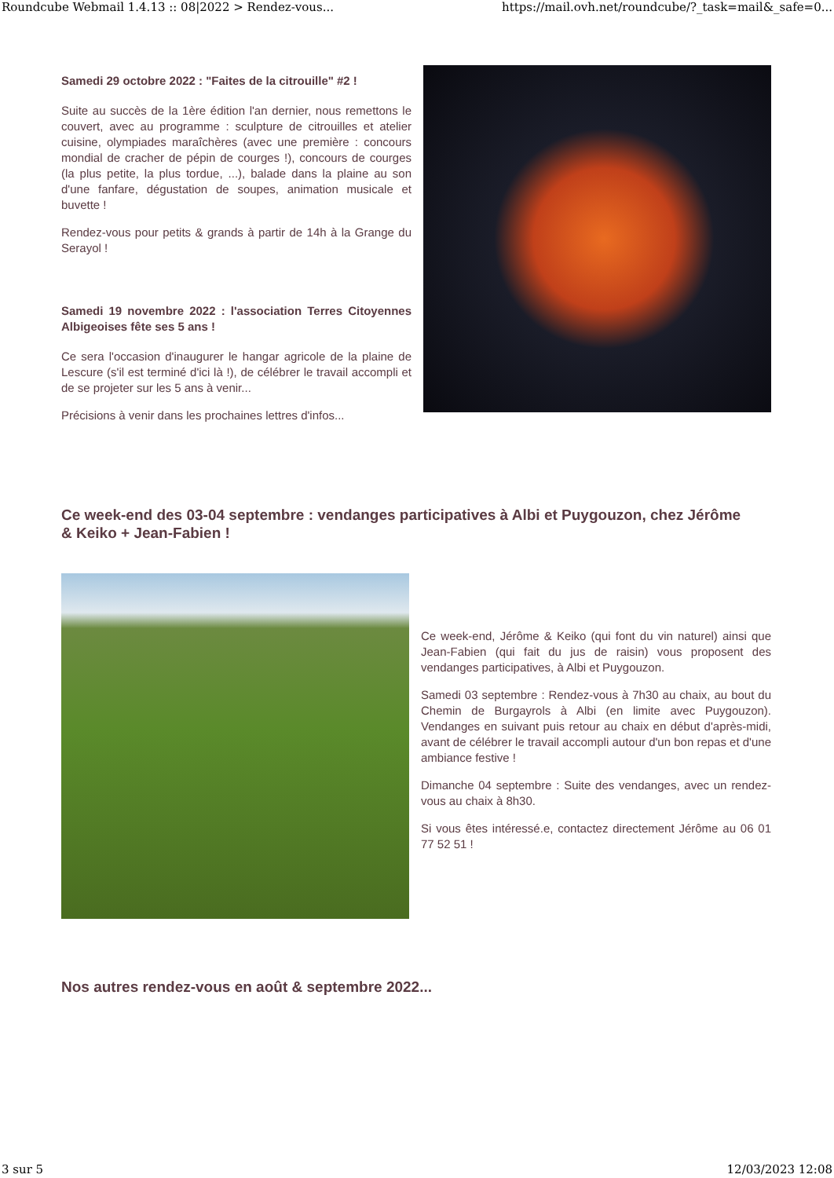Roundcube Webmail 1.4.13 :: 08|2022 > Rendez-vous... https://mail.ovh.net/roundcube/?_task=mail&_safe=0...
Samedi 29 octobre 2022 : "Faites de la citrouille" #2 !
Suite au succès de la 1ère édition l'an dernier, nous remettons le couvert, avec au programme : sculpture de citrouilles et atelier cuisine, olympiades maraîchères (avec une première : concours mondial de cracher de pépin de courges !), concours de courges (la plus petite, la plus tordue, ...), balade dans la plaine au son d'une fanfare, dégustation de soupes, animation musicale et buvette !
Rendez-vous pour petits & grands à partir de 14h à la Grange du Serayol !
Samedi 19 novembre 2022 : l'association Terres Citoyennes Albigeoises fête ses 5 ans !
Ce sera l'occasion d'inaugurer le hangar agricole de la plaine de Lescure (s'il est terminé d'ici là !), de célébrer le travail accompli et de se projeter sur les 5 ans à venir...
Précisions à venir dans les prochaines lettres d'infos...
Ce week-end des 03-04 septembre : vendanges participatives à Albi et Puygouzon, chez Jérôme & Keiko + Jean-Fabien !
Ce week-end, Jérôme & Keiko (qui font du vin naturel) ainsi que Jean-Fabien (qui fait du jus de raisin) vous proposent des vendanges participatives, à Albi et Puygouzon.
Samedi 03 septembre : Rendez-vous à 7h30 au chaix, au bout du Chemin de Burgayrols à Albi (en limite avec Puygouzon). Vendanges en suivant puis retour au chaix en début d'après-midi, avant de célébrer le travail accompli autour d'un bon repas et d'une ambiance festive !
Dimanche 04 septembre : Suite des vendanges, avec un rendez-vous au chaix à 8h30.
Si vous êtes intéressé.e, contactez directement Jérôme au 06 01 77 52 51 !
Nos autres rendez-vous en août & septembre 2022...
3 sur 5 12/03/2023 12:08